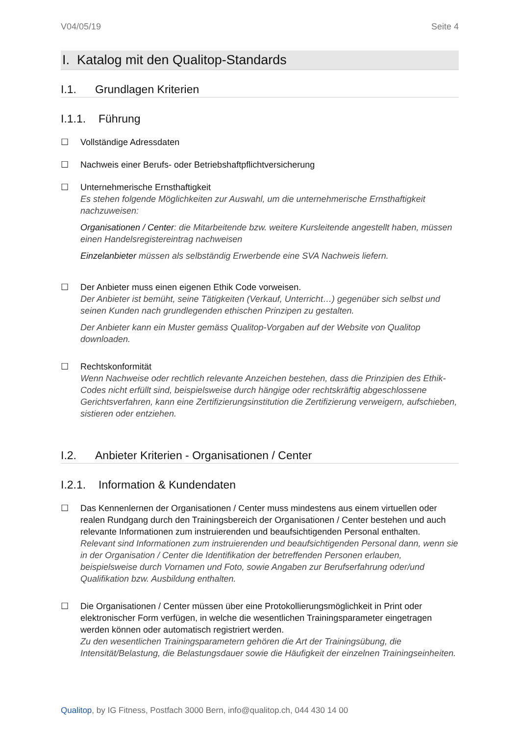V04/05/19 Seite 4
I. Katalog mit den Qualitop-Standards
I.1. Grundlagen Kriterien
I.1.1. Führung
☐ Vollständige Adressdaten
☐ Nachweis einer Berufs- oder Betriebshaftpflichtversicherung
☐ Unternehmerische Ernsthaftigkeit
Es stehen folgende Möglichkeiten zur Auswahl, um die unternehmerische Ernsthaftigkeit nachzuweisen:
Organisationen / Center: die Mitarbeitende bzw. weitere Kursleitende angestellt haben, müssen einen Handelsregistereintrag nachweisen
Einzelanbieter müssen als selbständig Erwerbende eine SVA Nachweis liefern.
☐ Der Anbieter muss einen eigenen Ethik Code vorweisen.
Der Anbieter ist bemüht, seine Tätigkeiten (Verkauf, Unterricht…) gegenüber sich selbst und seinen Kunden nach grundlegenden ethischen Prinzipen zu gestalten.
Der Anbieter kann ein Muster gemäss Qualitop-Vorgaben auf der Website von Qualitop downloaden.
☐ Rechtskonformität
Wenn Nachweise oder rechtlich relevante Anzeichen bestehen, dass die Prinzipien des Ethik-Codes nicht erfüllt sind, beispielsweise durch hängige oder rechtskräftig abgeschlossene Gerichtsverfahren, kann eine Zertifizierungsinstitution die Zertifizierung verweigern, aufschieben, sistieren oder entziehen.
I.2. Anbieter Kriterien - Organisationen / Center
I.2.1. Information & Kundendaten
☐ Das Kennenlernen der Organisationen / Center muss mindestens aus einem virtuellen oder realen Rundgang durch den Trainingsbereich der Organisationen / Center bestehen und auch relevante Informationen zum instruierenden und beaufsichtigenden Personal enthalten.
Relevant sind Informationen zum instruierenden und beaufsichtigenden Personal dann, wenn sie in der Organisation / Center die Identifikation der betreffenden Personen erlauben, beispielsweise durch Vornamen und Foto, sowie Angaben zur Berufserfahrung oder/und Qualifikation bzw. Ausbildung enthalten.
☐ Die Organisationen / Center müssen über eine Protokollierungsmöglichkeit in Print oder elektronischer Form verfügen, in welche die wesentlichen Trainingsparameter eingetragen werden können oder automatisch registriert werden.
Zu den wesentlichen Trainingsparametern gehören die Art der Trainingsübung, die Intensität/Belastung, die Belastungsdauer sowie die Häufigkeit der einzelnen Trainingseinheiten.
Qualitop, by IG Fitness, Postfach 3000 Bern, info@qualitop.ch, 044 430 14 00